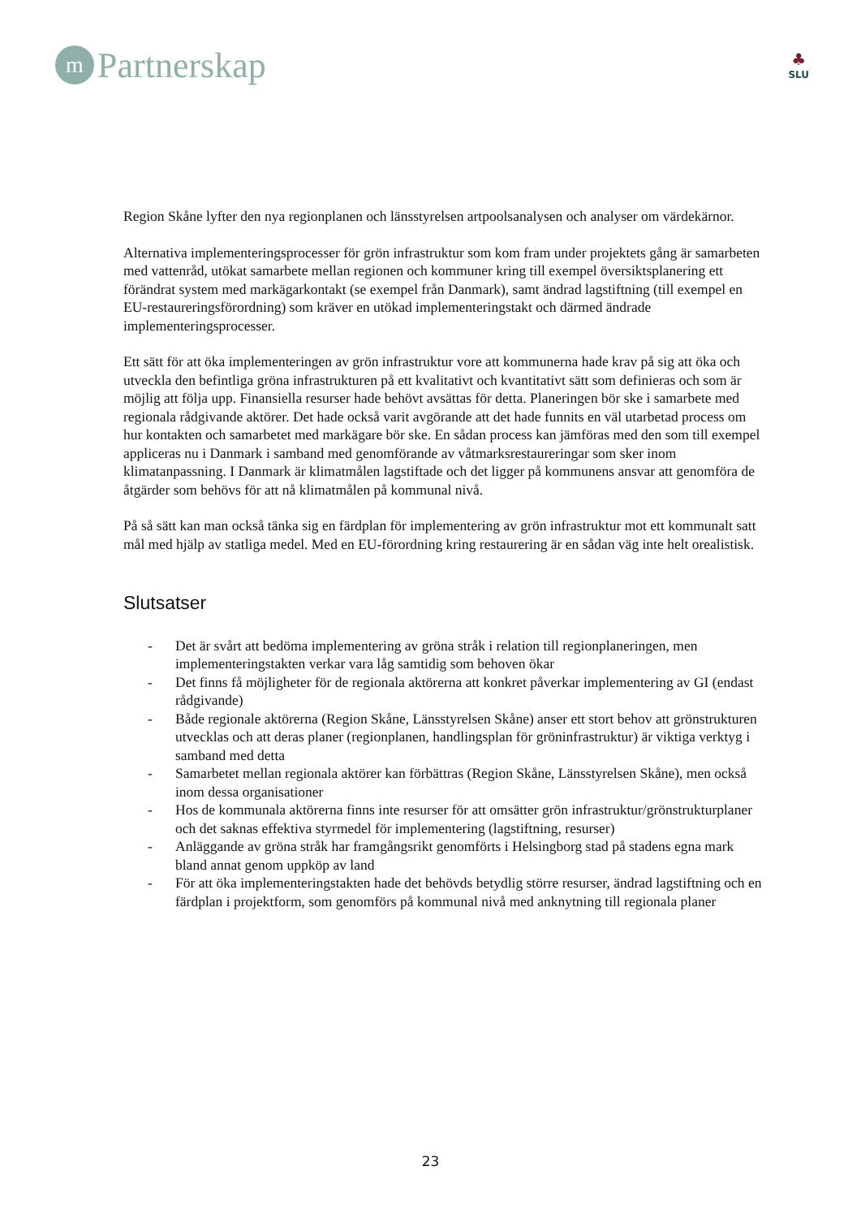m
Partnerskap
♣
SLU
Region Skåne lyfter den nya regionplanen och länsstyrelsen artpoolsanalysen och analyser om värdekärnor.
Alternativa implementeringsprocesser för grön infrastruktur som kom fram under projektets gång är samarbeten med vattenråd, utökat samarbete mellan regionen och kommuner kring till exempel översiktsplanering ett förändrat system med markägarkontakt (se exempel från Danmark), samt ändrad lagstiftning (till exempel en EU-restaureringsförordning) som kräver en utökad implementeringstakt och därmed ändrade implementeringsprocesser.
Ett sätt för att öka implementeringen av grön infrastruktur vore att kommunerna hade krav på sig att öka och utveckla den befintliga gröna infrastrukturen på ett kvalitativt och kvantitativt sätt som definieras och som är möjlig att följa upp. Finansiella resurser hade behövt avsättas för detta. Planeringen bör ske i samarbete med regionala rådgivande aktörer. Det hade också varit avgörande att det hade funnits en väl utarbetad process om hur kontakten och samarbetet med markägare bör ske. En sådan process kan jämföras med den som till exempel appliceras nu i Danmark i samband med genomförande av våtmarksrestaureringar som sker inom klimatanpassning. I Danmark är klimatmålen lagstiftade och det ligger på kommunens ansvar att genomföra de åtgärder som behövs för att nå klimatmålen på kommunal nivå.
På så sätt kan man också tänka sig en färdplan för implementering av grön infrastruktur mot ett kommunalt satt mål med hjälp av statliga medel. Med en EU-förordning kring restaurering är en sådan väg inte helt orealistisk.
Slutsatser
- Det är svårt att bedöma implementering av gröna stråk i relation till regionplaneringen, men implementeringstakten verkar vara låg samtidig som behoven ökar
- Det finns få möjligheter för de regionala aktörerna att konkret påverkar implementering av GI (endast rådgivande)
- Både regionale aktörerna (Region Skåne, Länsstyrelsen Skåne) anser ett stort behov att grönstrukturen utvecklas och att deras planer (regionplanen, handlingsplan för gröninfrastruktur) är viktiga verktyg i samband med detta
- Samarbetet mellan regionala aktörer kan förbättras (Region Skåne, Länsstyrelsen Skåne), men också inom dessa organisationer
- Hos de kommunala aktörerna finns inte resurser för att omsätter grön infrastruktur/grönstrukturplaner och det saknas effektiva styrmedel för implementering (lagstiftning, resurser)
- Anläggande av gröna stråk har framgångsrikt genomförts i Helsingborg stad på stadens egna mark bland annat genom uppköp av land
- För att öka implementeringstakten hade det behövds betydlig större resurser, ändrad lagstiftning och en färdplan i projektform, som genomförs på kommunal nivå med anknytning till regionala planer
23